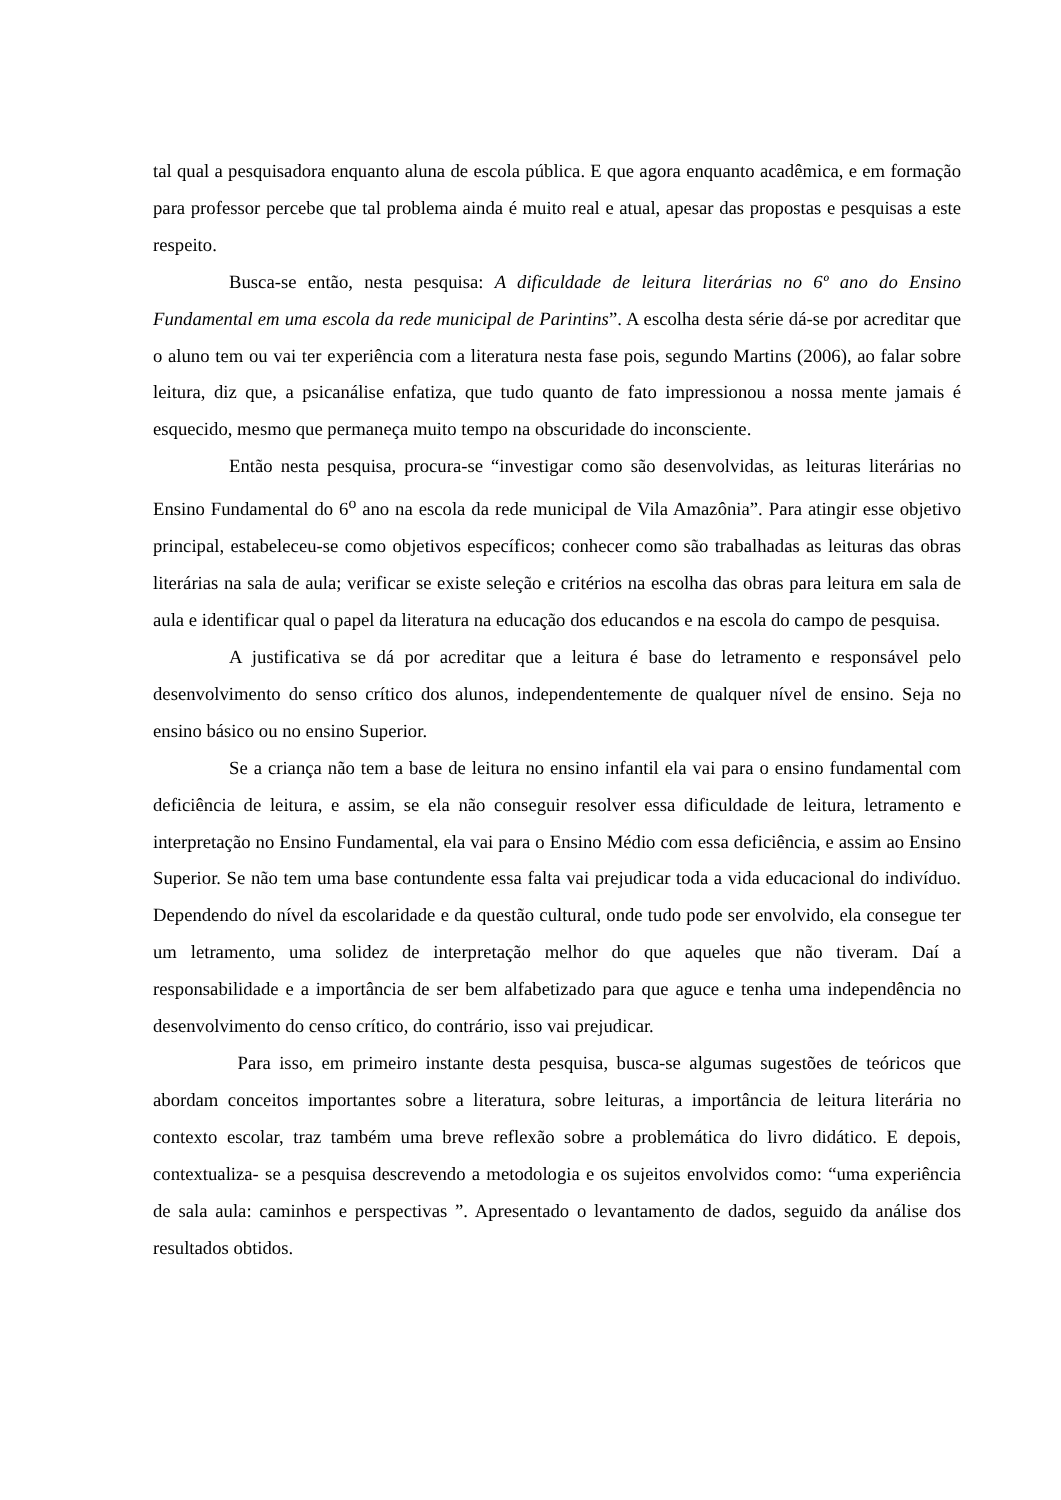tal qual a pesquisadora enquanto aluna de escola pública. E que agora enquanto acadêmica, e em formação para professor percebe que tal problema ainda é muito real e atual, apesar das propostas e pesquisas a este respeito.
Busca-se então, nesta pesquisa: A dificuldade de leitura literárias no 6º ano do Ensino Fundamental em uma escola da rede municipal de Parintins”. A escolha desta série dá-se por acreditar que o aluno tem ou vai ter experiência com a literatura nesta fase pois, segundo Martins (2006), ao falar sobre leitura, diz que, a psicanálise enfatiza, que tudo quanto de fato impressionou a nossa mente jamais é esquecido, mesmo que permaneça muito tempo na obscuridade do inconsciente.
Então nesta pesquisa, procura-se “investigar como são desenvolvidas, as leituras literárias no Ensino Fundamental do 6<sup>o</sup> ano na escola da rede municipal de Vila Amazônia”. Para atingir esse objetivo principal, estabeleceu-se como objetivos específicos; conhecer como são trabalhadas as leituras das obras literárias na sala de aula; verificar se existe seleção e critérios na escolha das obras para leitura em sala de aula e identificar qual o papel da literatura na educação dos educandos e na escola do campo de pesquisa.
A justificativa se dá por acreditar que a leitura é base do letramento e responsável pelo desenvolvimento do senso crítico dos alunos, independentemente de qualquer nível de ensino. Seja no ensino básico ou no ensino Superior.
Se a criança não tem a base de leitura no ensino infantil ela vai para o ensino fundamental com deficiência de leitura, e assim, se ela não conseguir resolver essa dificuldade de leitura, letramento e interpretação no Ensino Fundamental, ela vai para o Ensino Médio com essa deficiência, e assim ao Ensino Superior. Se não tem uma base contundente essa falta vai prejudicar toda a vida educacional do indivíduo. Dependendo do nível da escolaridade e da questão cultural, onde tudo pode ser envolvido, ela consegue ter um letramento, uma solidez de interpretação melhor do que aqueles que não tiveram. Daí a responsabilidade e a importância de ser bem alfabetizado para que aguce e tenha uma independência no desenvolvimento do censo crítico, do contrário, isso vai prejudicar.
Para isso, em primeiro instante desta pesquisa, busca-se algumas sugestões de teóricos que abordam conceitos importantes sobre a literatura, sobre leituras, a importância de leitura literária no contexto escolar, traz também uma breve reflexão sobre a problemática do livro didático. E depois, contextualiza- se a pesquisa descrevendo a metodologia e os sujeitos envolvidos como: “uma experiência de sala aula: caminhos e perspectivas ”. Apresentado o levantamento de dados, seguido da análise dos resultados obtidos.